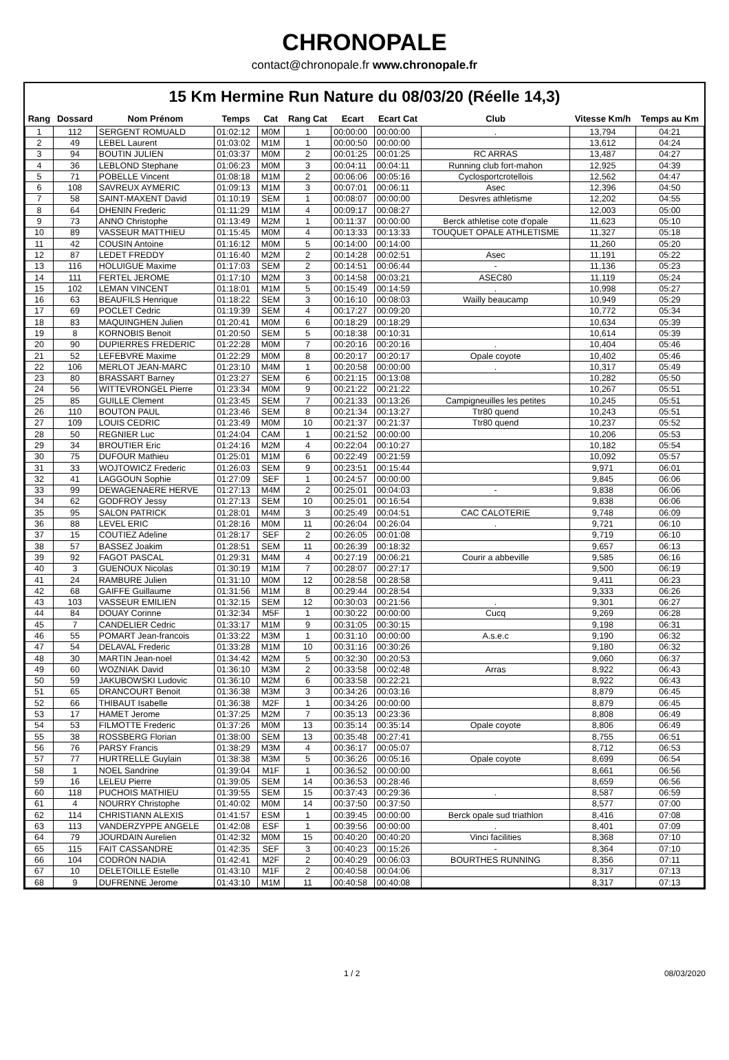CHRONOPALE
contact@chronopale.fr www.chronopale.fr
15 Km Hermine Run Nature du 08/03/20 (Réelle 14,3)
| Rang | Dossard | Nom Prénom | Temps | Cat | Rang Cat | Ecart | Ecart Cat | Club | Vitesse Km/h | Temps au Km |
| --- | --- | --- | --- | --- | --- | --- | --- | --- | --- | --- |
| 1 | 112 | SERGENT ROMUALD | 01:02:12 | M0M | 1 | 00:00:00 | 00:00:00 | . | 13,794 | 04:21 |
| 2 | 49 | LEBEL Laurent | 01:03:02 | M1M | 1 | 00:00:50 | 00:00:00 | | 13,612 | 04:24 |
| 3 | 94 | BOUTIN JULIEN | 01:03:37 | M0M | 2 | 00:01:25 | 00:01:25 | RC ARRAS | 13,487 | 04:27 |
| 4 | 36 | LEBLOND Stephane | 01:06:23 | M0M | 3 | 00:04:11 | 00:04:11 | Running club fort-mahon | 12,925 | 04:39 |
| 5 | 71 | POBELLE Vincent | 01:08:18 | M1M | 2 | 00:06:06 | 00:05:16 | Cyclosportcrotellois | 12,562 | 04:47 |
| 6 | 108 | SAVREUX AYMERIC | 01:09:13 | M1M | 3 | 00:07:01 | 00:06:11 | Asec | 12,396 | 04:50 |
| 7 | 58 | SAINT-MAXENT David | 01:10:19 | SEM | 1 | 00:08:07 | 00:00:00 | Desvres athletisme | 12,202 | 04:55 |
| 8 | 64 | DHENIN Frederic | 01:11:29 | M1M | 4 | 00:09:17 | 00:08:27 | | 12,003 | 05:00 |
| 9 | 73 | ANNO Christophe | 01:13:49 | M2M | 1 | 00:11:37 | 00:00:00 | Berck athletise cote d'opale | 11,623 | 05:10 |
| 10 | 89 | VASSEUR MATTHIEU | 01:15:45 | M0M | 4 | 00:13:33 | 00:13:33 | TOUQUET OPALE ATHLETISME | 11,327 | 05:18 |
| 11 | 42 | COUSIN Antoine | 01:16:12 | M0M | 5 | 00:14:00 | 00:14:00 | | 11,260 | 05:20 |
| 12 | 87 | LEDET FREDDY | 01:16:40 | M2M | 2 | 00:14:28 | 00:02:51 | Asec | 11,191 | 05:22 |
| 13 | 116 | HOLUIGUE Maxime | 01:17:03 | SEM | 2 | 00:14:51 | 00:06:44 | - | 11,136 | 05:23 |
| 14 | 111 | FERTEL JEROME | 01:17:10 | M2M | 3 | 00:14:58 | 00:03:21 | ASEC80 | 11,119 | 05:24 |
| 15 | 102 | LEMAN VINCENT | 01:18:01 | M1M | 5 | 00:15:49 | 00:14:59 | . | 10,998 | 05:27 |
| 16 | 63 | BEAUFILS Henrique | 01:18:22 | SEM | 3 | 00:16:10 | 00:08:03 | Wailly beaucamp | 10,949 | 05:29 |
| 17 | 69 | POCLET Cedric | 01:19:39 | SEM | 4 | 00:17:27 | 00:09:20 | | 10,772 | 05:34 |
| 18 | 83 | MAQUINGHEN Julien | 01:20:41 | M0M | 6 | 00:18:29 | 00:18:29 | | 10,634 | 05:39 |
| 19 | 8 | KORNOBIS Benoit | 01:20:50 | SEM | 5 | 00:18:38 | 00:10:31 | | 10,614 | 05:39 |
| 20 | 90 | DUPIERRES FREDERIC | 01:22:28 | M0M | 7 | 00:20:16 | 00:20:16 | . | 10,404 | 05:46 |
| 21 | 52 | LEFEBVRE Maxime | 01:22:29 | M0M | 8 | 00:20:17 | 00:20:17 | Opale coyote | 10,402 | 05:46 |
| 22 | 106 | MERLOT JEAN-MARC | 01:23:10 | M4M | 1 | 00:20:58 | 00:00:00 | . | 10,317 | 05:49 |
| 23 | 80 | BRASSART Barney | 01:23:27 | SEM | 6 | 00:21:15 | 00:13:08 | | 10,282 | 05:50 |
| 24 | 56 | WITTEVRONGEL Pierre | 01:23:34 | M0M | 9 | 00:21:22 | 00:21:22 | | 10,267 | 05:51 |
| 25 | 85 | GUILLE Clement | 01:23:45 | SEM | 7 | 00:21:33 | 00:13:26 | Campigneuilles les petites | 10,245 | 05:51 |
| 26 | 110 | BOUTON PAUL | 01:23:46 | SEM | 8 | 00:21:34 | 00:13:27 | Ttr80 quend | 10,243 | 05:51 |
| 27 | 109 | LOUIS CEDRIC | 01:23:49 | M0M | 10 | 00:21:37 | 00:21:37 | Ttr80 quend | 10,237 | 05:52 |
| 28 | 50 | REGNIER Luc | 01:24:04 | CAM | 1 | 00:21:52 | 00:00:00 | | 10,206 | 05:53 |
| 29 | 34 | BROUTIER Eric | 01:24:16 | M2M | 4 | 00:22:04 | 00:10:27 | | 10,182 | 05:54 |
| 30 | 75 | DUFOUR Mathieu | 01:25:01 | M1M | 6 | 00:22:49 | 00:21:59 | | 10,092 | 05:57 |
| 31 | 33 | WOJTOWICZ Frederic | 01:26:03 | SEM | 9 | 00:23:51 | 00:15:44 | | 9,971 | 06:01 |
| 32 | 41 | LAGGOUN Sophie | 01:27:09 | SEF | 1 | 00:24:57 | 00:00:00 | | 9,845 | 06:06 |
| 33 | 99 | DEWAGENAERE HERVE | 01:27:13 | M4M | 2 | 00:25:01 | 00:04:03 | - | 9,838 | 06:06 |
| 34 | 62 | GODFROY Jessy | 01:27:13 | SEM | 10 | 00:25:01 | 00:16:54 | | 9,838 | 06:06 |
| 35 | 95 | SALON PATRICK | 01:28:01 | M4M | 3 | 00:25:49 | 00:04:51 | CAC CALOTERIE | 9,748 | 06:09 |
| 36 | 88 | LEVEL ERIC | 01:28:16 | M0M | 11 | 00:26:04 | 00:26:04 | . | 9,721 | 06:10 |
| 37 | 15 | COUTIEZ Adeline | 01:28:17 | SEF | 2 | 00:26:05 | 00:01:08 | | 9,719 | 06:10 |
| 38 | 57 | BASSEZ Joakim | 01:28:51 | SEM | 11 | 00:26:39 | 00:18:32 | | 9,657 | 06:13 |
| 39 | 92 | FAGOT PASCAL | 01:29:31 | M4M | 4 | 00:27:19 | 00:06:21 | Courir a abbeville | 9,585 | 06:16 |
| 40 | 3 | GUENOUX Nicolas | 01:30:19 | M1M | 7 | 00:28:07 | 00:27:17 | | 9,500 | 06:19 |
| 41 | 24 | RAMBURE Julien | 01:31:10 | M0M | 12 | 00:28:58 | 00:28:58 | | 9,411 | 06:23 |
| 42 | 68 | GAIFFE Guillaume | 01:31:56 | M1M | 8 | 00:29:44 | 00:28:54 | | 9,333 | 06:26 |
| 43 | 103 | VASSEUR EMILIEN | 01:32:15 | SEM | 12 | 00:30:03 | 00:21:56 | . | 9,301 | 06:27 |
| 44 | 84 | DOUAY Corinne | 01:32:34 | M5F | 1 | 00:30:22 | 00:00:00 | Cucq | 9,269 | 06:28 |
| 45 | 7 | CANDELIER Cedric | 01:33:17 | M1M | 9 | 00:31:05 | 00:30:15 | | 9,198 | 06:31 |
| 46 | 55 | POMART Jean-francois | 01:33:22 | M3M | 1 | 00:31:10 | 00:00:00 | A.s.e.c | 9,190 | 06:32 |
| 47 | 54 | DELAVAL Frederic | 01:33:28 | M1M | 10 | 00:31:16 | 00:30:26 | | 9,180 | 06:32 |
| 48 | 30 | MARTIN Jean-noel | 01:34:42 | M2M | 5 | 00:32:30 | 00:20:53 | | 9,060 | 06:37 |
| 49 | 60 | WOZNIAK David | 01:36:10 | M3M | 2 | 00:33:58 | 00:02:48 | Arras | 8,922 | 06:43 |
| 50 | 59 | JAKUBOWSKI Ludovic | 01:36:10 | M2M | 6 | 00:33:58 | 00:22:21 | | 8,922 | 06:43 |
| 51 | 65 | DRANCOURT Benoit | 01:36:38 | M3M | 3 | 00:34:26 | 00:03:16 | | 8,879 | 06:45 |
| 52 | 66 | THIBAUT Isabelle | 01:36:38 | M2F | 1 | 00:34:26 | 00:00:00 | | 8,879 | 06:45 |
| 53 | 17 | HAMET Jerome | 01:37:25 | M2M | 7 | 00:35:13 | 00:23:36 | | 8,808 | 06:49 |
| 54 | 53 | FILMOTTE Frederic | 01:37:26 | M0M | 13 | 00:35:14 | 00:35:14 | Opale coyote | 8,806 | 06:49 |
| 55 | 38 | ROSSBERG Florian | 01:38:00 | SEM | 13 | 00:35:48 | 00:27:41 | | 8,755 | 06:51 |
| 56 | 76 | PARSY Francis | 01:38:29 | M3M | 4 | 00:36:17 | 00:05:07 | | 8,712 | 06:53 |
| 57 | 77 | HURTRELLE Guylain | 01:38:38 | M3M | 5 | 00:36:26 | 00:05:16 | Opale coyote | 8,699 | 06:54 |
| 58 | 1 | NOEL Sandrine | 01:39:04 | M1F | 1 | 00:36:52 | 00:00:00 | | 8,661 | 06:56 |
| 59 | 16 | LELEU Pierre | 01:39:05 | SEM | 14 | 00:36:53 | 00:28:46 | | 8,659 | 06:56 |
| 60 | 118 | PUCHOIS MATHIEU | 01:39:55 | SEM | 15 | 00:37:43 | 00:29:36 | . | 8,587 | 06:59 |
| 61 | 4 | NOURRY Christophe | 01:40:02 | M0M | 14 | 00:37:50 | 00:37:50 | | 8,577 | 07:00 |
| 62 | 114 | CHRISTIANN ALEXIS | 01:41:57 | ESM | 1 | 00:39:45 | 00:00:00 | Berck opale sud triathlon | 8,416 | 07:08 |
| 63 | 113 | VANDERZYPPE ANGELE | 01:42:08 | ESF | 1 | 00:39:56 | 00:00:00 | . | 8,401 | 07:09 |
| 64 | 79 | JOURDAIN Aurelien | 01:42:32 | M0M | 15 | 00:40:20 | 00:40:20 | Vinci facilities | 8,368 | 07:10 |
| 65 | 115 | FAIT CASSANDRE | 01:42:35 | SEF | 3 | 00:40:23 | 00:15:26 | - | 8,364 | 07:10 |
| 66 | 104 | CODRON NADIA | 01:42:41 | M2F | 2 | 00:40:29 | 00:06:03 | BOURTHES RUNNING | 8,356 | 07:11 |
| 67 | 10 | DELETOILLE Estelle | 01:43:10 | M1F | 2 | 00:40:58 | 00:04:06 | | 8,317 | 07:13 |
| 68 | 9 | DUFRENNE Jerome | 01:43:10 | M1M | 11 | 00:40:58 | 00:40:08 | | 8,317 | 07:13 |
1 / 2 08/03/2020